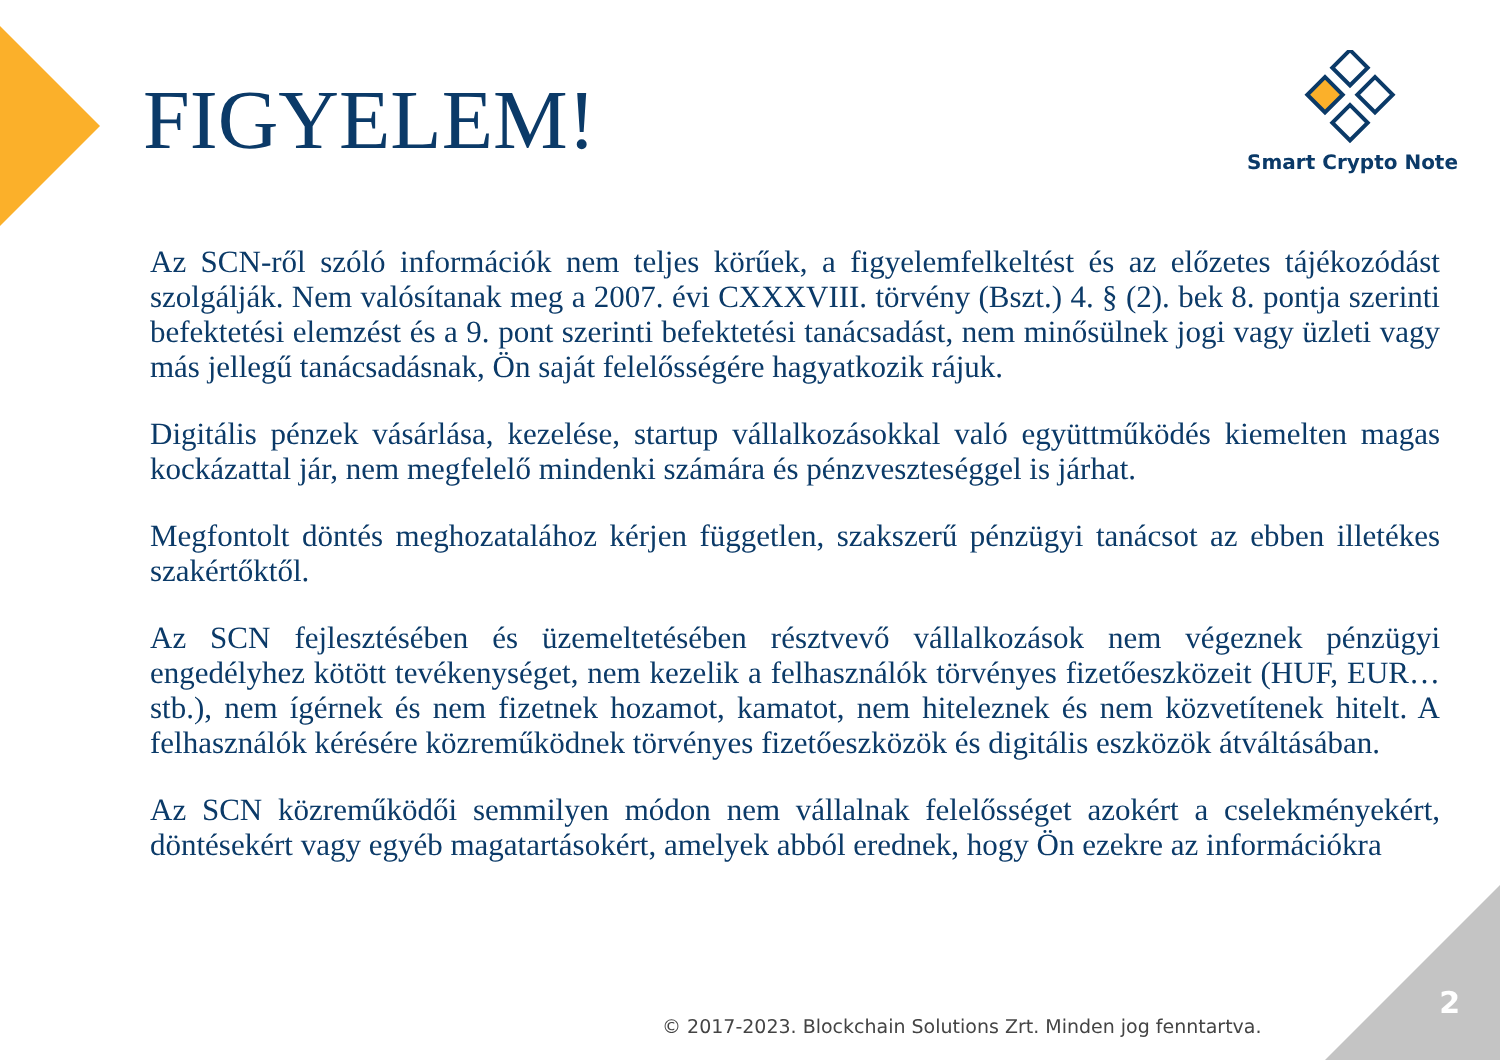FIGYELEM!
Smart Crypto Note
Az SCN-ről szóló információk nem teljes körűek, a figyelemfelkeltést és az előzetes tájékozódást szolgálják. Nem valósítanak meg a 2007. évi CXXXVIII. törvény (Bszt.) 4. § (2). bek 8. pontja szerinti befektetési elemzést és a 9. pont szerinti befektetési tanácsadást, nem minősülnek jogi vagy üzleti vagy más jellegű tanácsadásnak, Ön saját felelősségére hagyatkozik rájuk.
Digitális pénzek vásárlása, kezelése, startup vállalkozásokkal való együttműködés kiemelten magas kockázattal jár, nem megfelelő mindenki számára és pénzveszteséggel is járhat.
Megfontolt döntés meghozatalához kérjen független, szakszerű pénzügyi tanácsot az ebben illetékes szakértőktől.
Az SCN fejlesztésében és üzemeltetésében résztvevő vállalkozások nem végeznek pénzügyi engedélyhez kötött tevékenységet, nem kezelik a felhasználók törvényes fizetőeszközeit (HUF, EUR…stb.), nem ígérnek és nem fizetnek hozamot, kamatot, nem hiteleznek és nem közvetítenek hitelt. A felhasználók kérésére közreműködnek törvényes fizetőeszközök és digitális eszközök átváltásában.
Az SCN közreműködői semmilyen módon nem vállalnak felelősséget azokért a cselekményekért, döntésekért vagy egyéb magatartásokért, amelyek abból erednek, hogy Ön ezekre az információkra
2
© 2017-2023. Blockchain Solutions Zrt. Minden jog fenntartva.